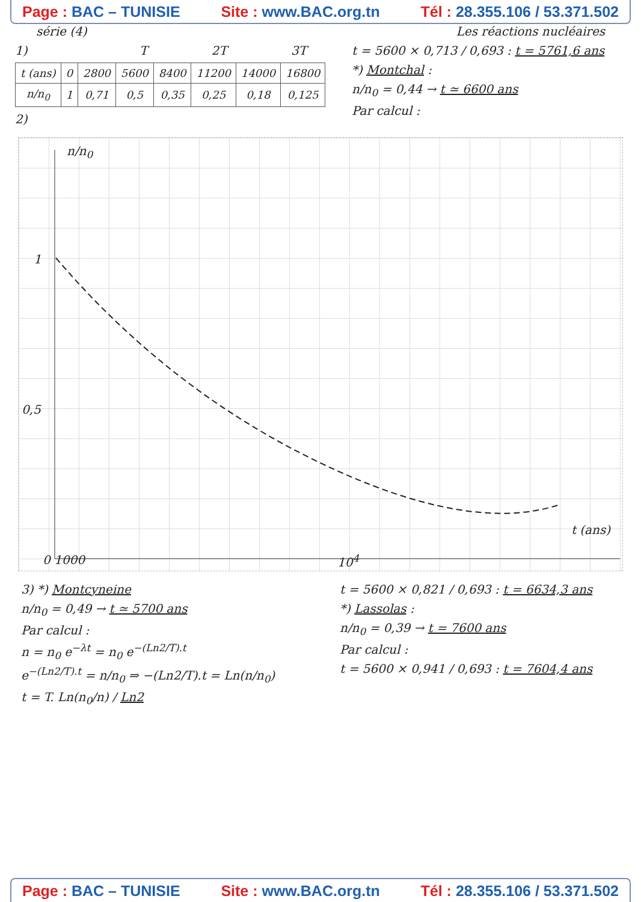Page : BAC – TUNISIE Site : www.BAC.org.tn Tél : 28.355.106 / 53.371.502
série (4) Les réactions nucléaires
1) T 2T 3T
| t (ans) | 0 | 2800 | 5600 | 8400 | 11200 | 14000 | 16800 |
| n/n<sub>0</sub> | 1 | 0,71 | 0,5 | 0,35 | 0,25 | 0,18 | 0,125 |
2)
t = 5600 × 0,713 / 0,693 : t = 5761,6 ans
*) Montchal :
n/n<sub>0</sub> = 0,44 → t ≃ 6600 ans
Par calcul :
n/n<sub>0</sub>
1
0,5
t (ans)
0 1000 10<sup>4</sup>
3) *) Montcyneine
n/n<sub>0</sub> = 0,49 → t ≃ 5700 ans
Par calcul :
n = n<sub>0</sub> e<sup>−λt</sup> = n<sub>0</sub> e<sup>−(Ln2/T).t</sup>
e<sup>−(Ln2/T).t</sup> = n/n<sub>0</sub> ⇒ −(Ln2/T).t = Ln(n/n<sub>0</sub>)
t = T. Ln(n<sub>0</sub>/n) / Ln2
t = 5600 × 0,821 / 0,693 : t = 6634,3 ans
*) Lassolas :
n/n<sub>0</sub> = 0,39 → t = 7600 ans
Par calcul :
t = 5600 × 0,941 / 0,693 : t = 7604,4 ans
Page : BAC – TUNISIE Site : www.BAC.org.tn Tél : 28.355.106 / 53.371.502